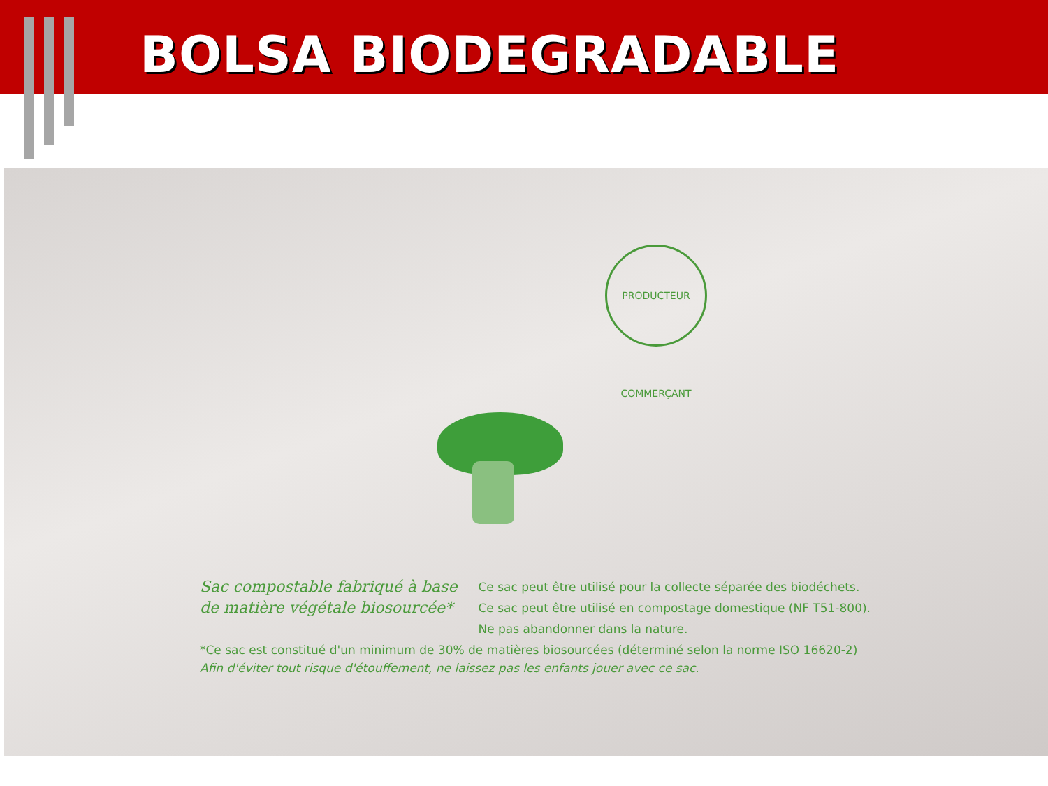BOLSA BIODEGRADABLE
PRODUCTEUR COMMERÇANT
Sac compostable fabriqué à base
de matière végétale biosourcée*
Ce sac peut être utilisé pour la collecte séparée des biodéchets.
Ce sac peut être utilisé en compostage domestique (NF T51-800).
Ne pas abandonner dans la nature.
*Ce sac est constitué d'un minimum de 30% de matières biosourcées (déterminé selon la norme ISO 16620-2)
Afin d'éviter tout risque d'étouffement, ne laissez pas les enfants jouer avec ce sac.